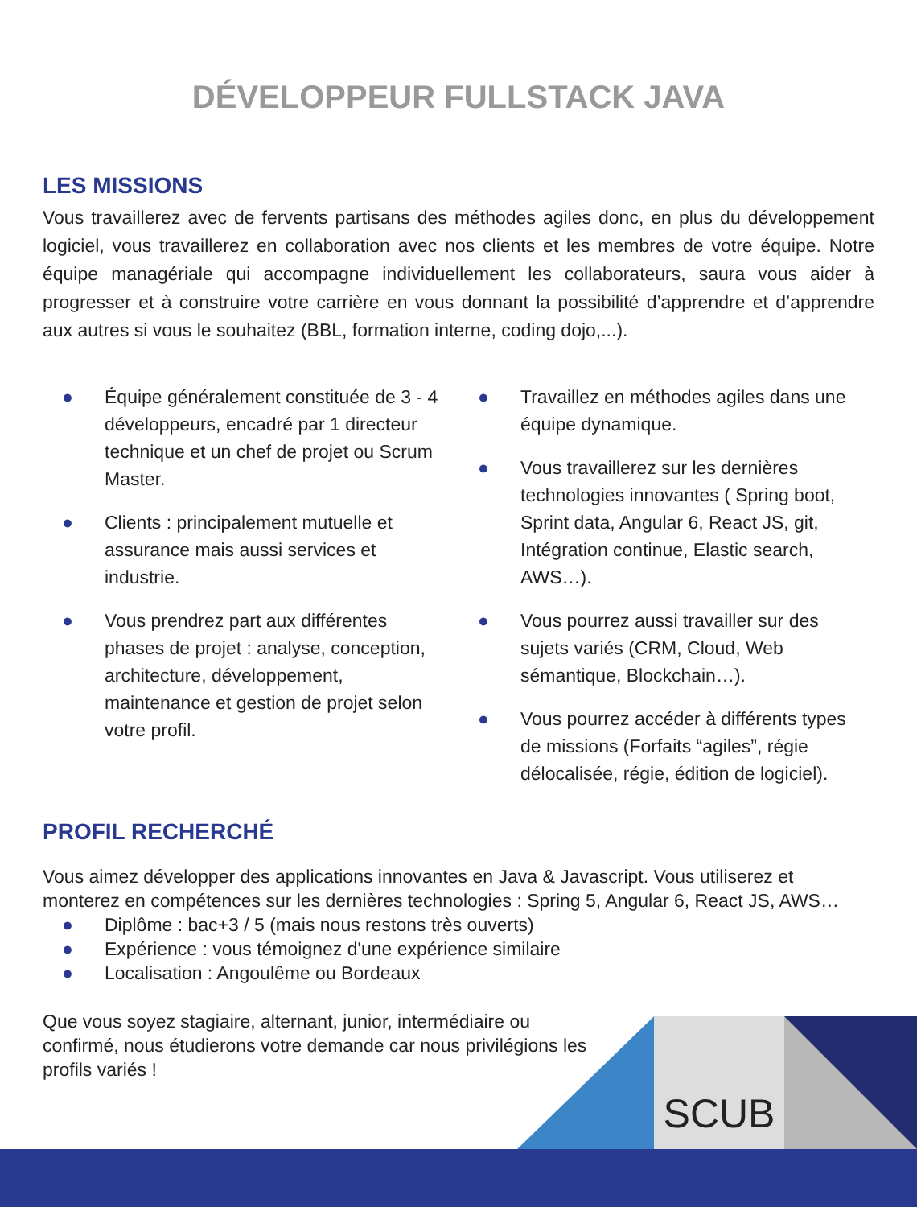DÉVELOPPEUR FULLSTACK JAVA
LES MISSIONS
Vous travaillerez avec de fervents partisans des méthodes agiles donc, en plus du développement logiciel, vous travaillerez en collaboration avec nos clients et les membres de votre équipe. Notre équipe managériale qui accompagne individuellement les collaborateurs, saura vous aider à progresser et à construire votre carrière en vous donnant la possibilité d’apprendre et d’apprendre aux autres si vous le souhaitez (BBL, formation interne, coding dojo,...).
● Équipe généralement constituée de 3 - 4 développeurs, encadré par 1 directeur technique et un chef de projet ou Scrum Master.
● Clients : principalement mutuelle et assurance mais aussi services et industrie.
● Vous prendrez part aux différentes phases de projet : analyse, conception, architecture, développement, maintenance et gestion de projet selon votre profil.
● Travaillez en méthodes agiles dans une équipe dynamique.
● Vous travaillerez sur les dernières technologies innovantes ( Spring boot, Sprint data, Angular 6, React JS, git, Intégration continue, Elastic search, AWS…).
● Vous pourrez aussi travailler sur des sujets variés (CRM, Cloud, Web sémantique, Blockchain…).
● Vous pourrez accéder à différents types de missions (Forfaits “agiles”, régie délocalisée, régie, édition de logiciel).
PROFIL RECHERCHÉ
Vous aimez développer des applications innovantes en Java & Javascript. Vous utiliserez et monterez en compétences sur les dernières technologies : Spring 5, Angular 6, React JS, AWS…
● Diplôme : bac+3 / 5 (mais nous restons très ouverts)
● Expérience : vous témoignez d'une expérience similaire
● Localisation : Angoulême ou Bordeaux
Que vous soyez stagiaire, alternant, junior, intermédiaire ou confirmé, nous étudierons votre demande car nous privilégions les profils variés !
SCUB